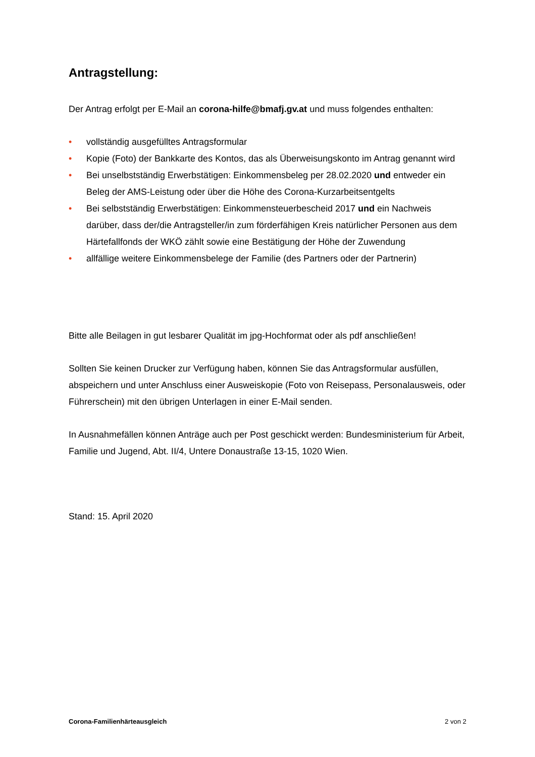Antragstellung:
Der Antrag erfolgt per E-Mail an corona-hilfe@bmafj.gv.at und muss folgendes enthalten:
• vollständig ausgefülltes Antragsformular
• Kopie (Foto) der Bankkarte des Kontos, das als Überweisungskonto im Antrag genannt wird
• Bei unselbstständig Erwerbstätigen: Einkommensbeleg per 28.02.2020 und entweder ein Beleg der AMS-Leistung oder über die Höhe des Corona-Kurzarbeitsentgelts
• Bei selbstständig Erwerbstätigen: Einkommensteuerbescheid 2017 und ein Nachweis darüber, dass der/die Antragsteller/in zum förderfähigen Kreis natürlicher Personen aus dem Härtefallfonds der WKÖ zählt sowie eine Bestätigung der Höhe der Zuwendung
• allfällige weitere Einkommensbelege der Familie (des Partners oder der Partnerin)
Bitte alle Beilagen in gut lesbarer Qualität im jpg-Hochformat oder als pdf anschließen!
Sollten Sie keinen Drucker zur Verfügung haben, können Sie das Antragsformular ausfüllen, abspeichern und unter Anschluss einer Ausweiskopie (Foto von Reisepass, Personalausweis, oder Führerschein) mit den übrigen Unterlagen in einer E-Mail senden.
In Ausnahmefällen können Anträge auch per Post geschickt werden: Bundesministerium für Arbeit, Familie und Jugend, Abt. II/4, Untere Donaustraße 13-15, 1020 Wien.
Stand: 15. April 2020
Corona-Familienhärteausgleich 2 von 2